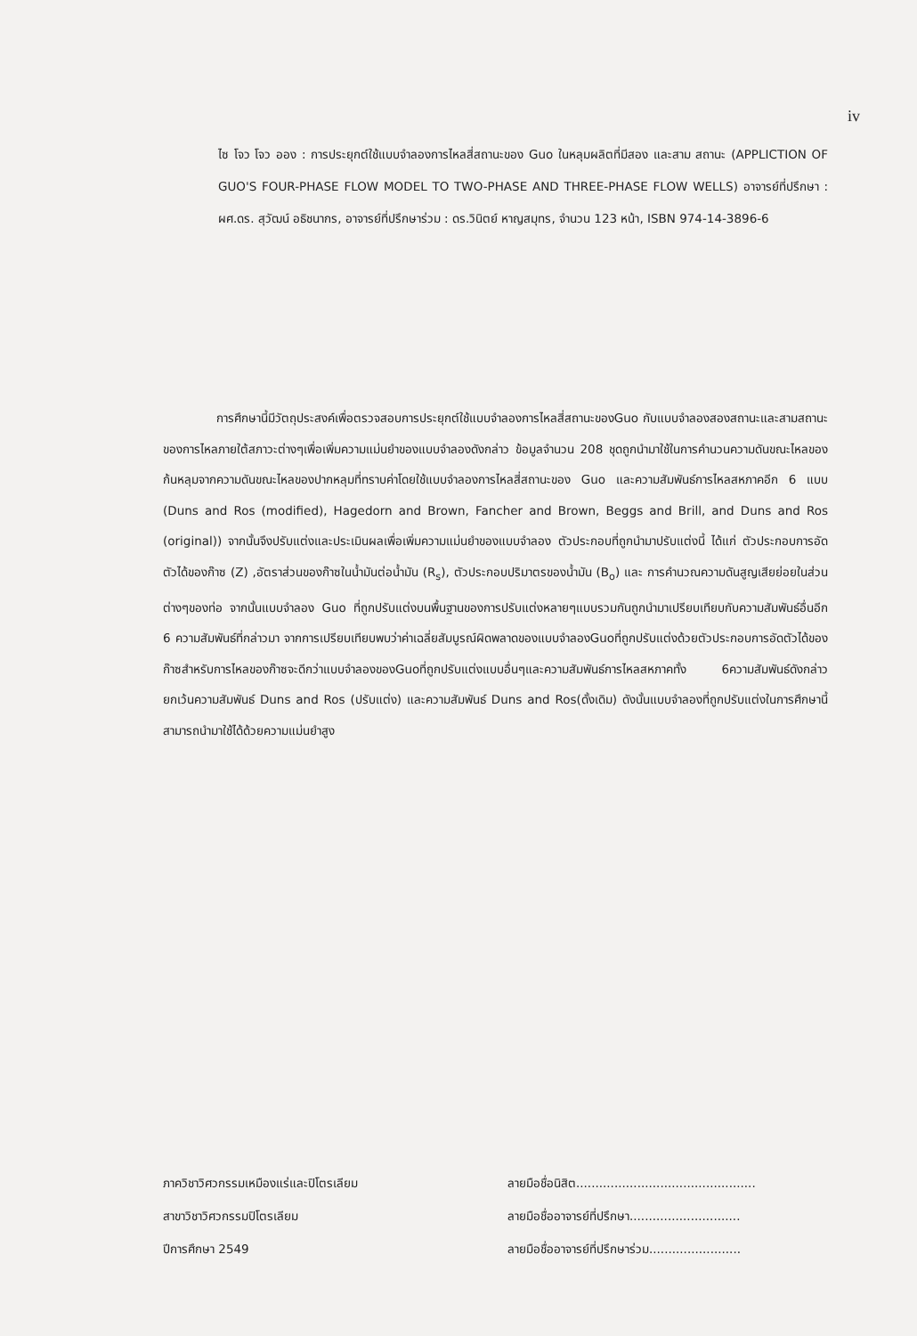iv
ไซ โจว โจว ออง : การประยุกต์ใช้แบบจำลองการไหลสี่สถานะของ Guo ในหลุมผลิตที่มีสอง และสาม สถานะ (APPLICTION OF GUO'S FOUR-PHASE FLOW MODEL TO TWO-PHASE AND THREE-PHASE FLOW WELLS) อาจารย์ที่ปรึกษา : ผศ.ดร. สุวัฒน์ อธิชนากร, อาจารย์ที่ปรึกษาร่วม : ดร.วินิตย์ หาญสมุทร, จำนวน 123 หน้า, ISBN 974-14-3896-6
การศึกษานี้มีวัตถุประสงค์เพื่อตรวจสอบการประยุกต์ใช้แบบจำลองการไหลสี่สถานะของGuo กับแบบจำลองสองสถานะและสามสถานะของการไหลภายใต้สภาวะต่างๆเพื่อเพิ่มความแม่นยำของแบบจำลองดังกล่าว ข้อมูลจำนวน 208 ชุดถูกนำมาใช้ในการคำนวนความดันขณะไหลของก้นหลุมจากความดันขณะไหลของปากหลุมที่ทราบค่าโดยใช้แบบจำลองการไหลสี่สถานะของ Guo และความสัมพันธ์การไหลสหภาคอีก 6 แบบ (Duns and Ros (modified), Hagedorn and Brown, Fancher and Brown, Beggs and Brill, and Duns and Ros (original)) จากนั้นจึงปรับแต่งและประเมินผลเพื่อเพิ่มความแม่นยำของแบบจำลอง ตัวประกอบที่ถูกนำมาปรับแต่งนี้ ได้แก่ ตัวประกอบการอัดตัวได้ของก๊าซ (Z) ,อัตราส่วนของก๊าซในน้ำมันต่อน้ำมัน (R<sub>s</sub>), ตัวประกอบปริมาตรของน้ำมัน (B<sub>o</sub>) และ การคำนวณความดันสูญเสียย่อยในส่วนต่างๆของท่อ จากนั้นแบบจำลอง Guo ที่ถูกปรับแต่งบนพื้นฐานของการปรับแต่งหลายๆแบบรวมกันถูกนำมาเปรียบเทียบกับความสัมพันธ์อื่นอีก 6 ความสัมพันธ์ที่กล่าวมา จากการเปรียบเทียบพบว่าค่าเฉลี่ยสัมบูรณ์ผิดพลาดของแบบจำลองGuoที่ถูกปรับแต่งด้วยตัวประกอบการอัดตัวได้ของก๊าซสำหรับการไหลของก๊าซจะดีกว่าแบบจำลองของGuoที่ถูกปรับแต่งแบบอื่นๆและความสัมพันธ์การไหลสหภาคทั้ง 6ความสัมพันธ์ดังกล่าว ยกเว้นความสัมพันธ์ Duns and Ros (ปรับแต่ง) และความสัมพันธ์ Duns and Ros(ดั้งเดิม) ดังนั้นแบบจำลองที่ถูกปรับแต่งในการศึกษานี้สามารถนำมาใช้ได้ด้วยความแม่นยำสูง
ภาควิชาวิศวกรรมเหมืองแร่และปิโตรเลียม
สาขาวิชาวิศวกรรมปิโตรเลียม
ปีการศึกษา 2549
ลายมือชื่อนิสิต...............................................
ลายมือชื่ออาจารย์ที่ปรึกษา.............................
ลายมือชื่ออาจารย์ที่ปรึกษาร่วม........................